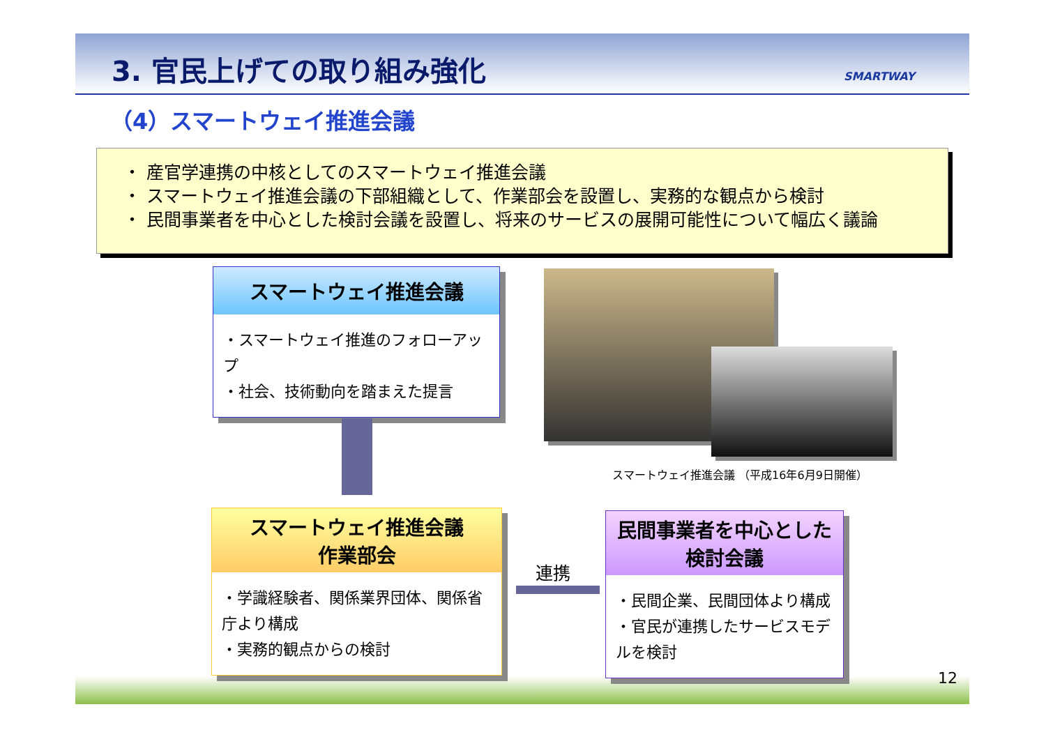3. 官民上げての取り組み強化 SMARTWAY
（4）スマートウェイ推進会議
・ 産官学連携の中核としてのスマートウェイ推進会議
・ スマートウェイ推進会議の下部組織として、作業部会を設置し、実務的な観点から検討
・ 民間事業者を中心とした検討会議を設置し、将来のサービスの展開可能性について幅広く議論
スマートウェイ推進会議
・スマートウェイ推進のフォローアップ
・社会、技術動向を踏まえた提言
スマートウェイ推進会議 （平成16年6月9日開催）
スマートウェイ推進会議
作業部会
・学識経験者、関係業界団体、関係省　庁より構成
・実務的観点からの検討
連携
民間事業者を中心とした
検討会議
・民間企業、民間団体より構成
・官民が連携したサービスモデ　ルを検討
12